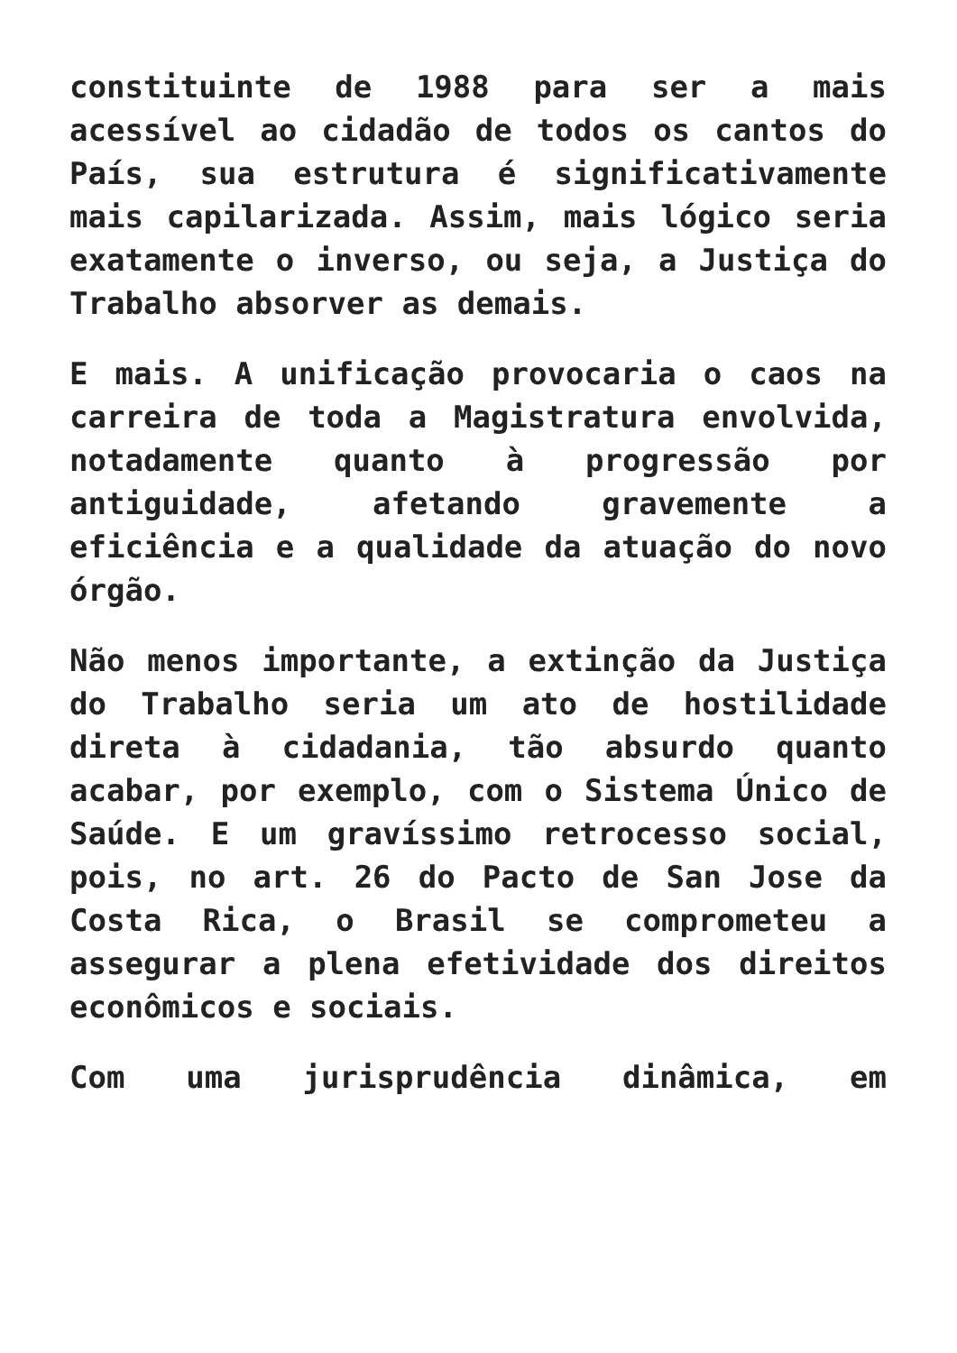constituinte de 1988 para ser a mais acessível ao cidadão de todos os cantos do País, sua estrutura é significativamente mais capilarizada. Assim, mais lógico seria exatamente o inverso, ou seja, a Justiça do Trabalho absorver as demais.
E mais. A unificação provocaria o caos na carreira de toda a Magistratura envolvida, notadamente quanto à progressão por antiguidade, afetando gravemente a eficiência e a qualidade da atuação do novo órgão.
Não menos importante, a extinção da Justiça do Trabalho seria um ato de hostilidade direta à cidadania, tão absurdo quanto acabar, por exemplo, com o Sistema Único de Saúde. E um gravíssimo retrocesso social, pois, no art. 26 do Pacto de San Jose da Costa Rica, o Brasil se comprometeu a assegurar a plena efetividade dos direitos econômicos e sociais.
Com uma jurisprudência dinâmica, em